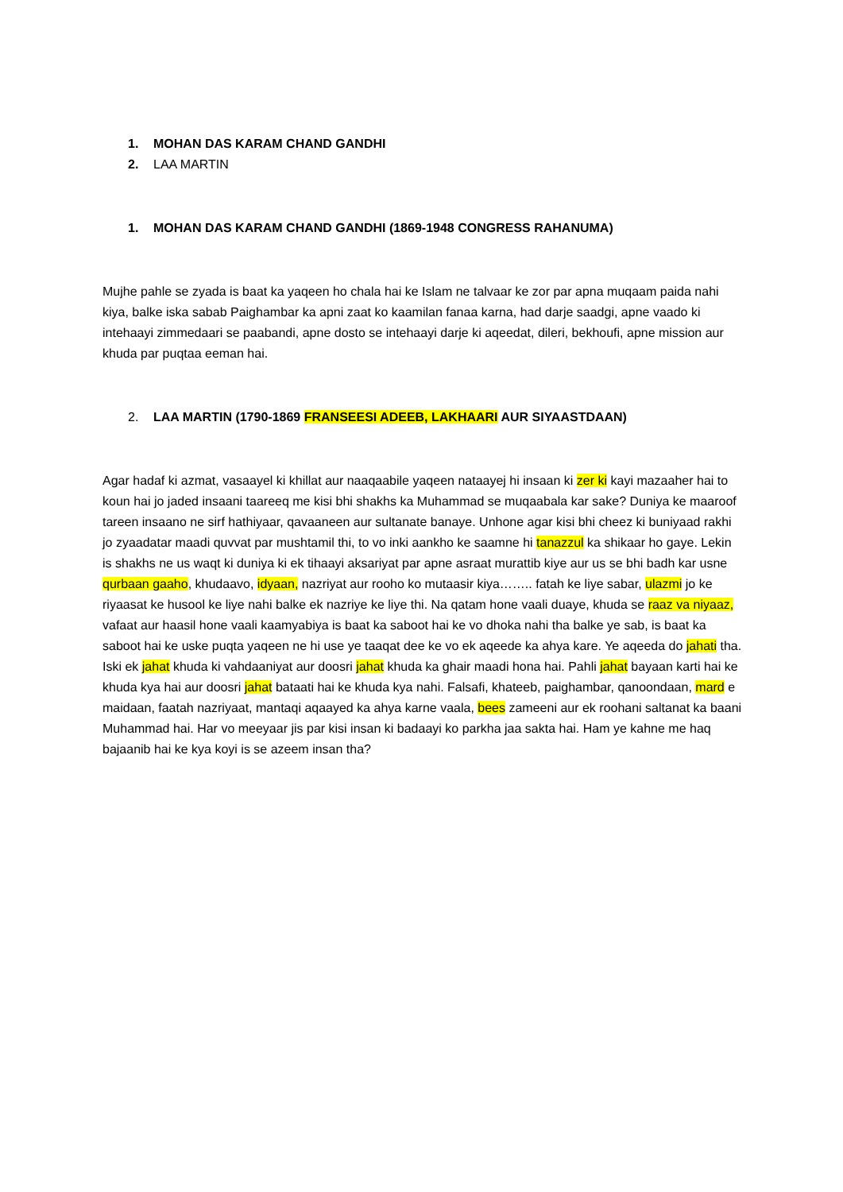1. MOHAN DAS KARAM CHAND GANDHI
2. LAA MARTIN
1. MOHAN DAS KARAM CHAND GANDHI (1869-1948 CONGRESS RAHANUMA)
Mujhe pahle se zyada is baat ka yaqeen ho chala hai ke Islam ne talvaar ke zor par apna muqaam paida nahi kiya, balke iska sabab Paighambar ka apni zaat ko kaamilan fanaa karna, had darje saadgi, apne vaado ki intehaayi zimmedaari se paabandi, apne dosto se intehaayi darje ki aqeedat, dileri, bekhoufi, apne mission aur khuda par puqtaa eeman hai.
2. LAA MARTIN (1790-1869 FRANSEESI ADEEB, LAKHAARI AUR SIYAASTDAAN)
Agar hadaf ki azmat, vasaayel ki khillat aur naaqaabile yaqeen nataayej hi insaan ki zer ki kayi mazaaher hai to koun hai jo jaded insaani taareeq me kisi bhi shakhs ka Muhammad se muqaabala kar sake? Duniya ke maaroof tareen insaano ne sirf hathiyaar, qavaaneen aur sultanate banaye. Unhone agar kisi bhi cheez ki buniyaad rakhi jo zyaadatar maadi quvvat par mushtamil thi, to vo inki aankho ke saamne hi tanazzul ka shikaar ho gaye. Lekin is shakhs ne us waqt ki duniya ki ek tihaayi aksariyat par apne asraat murattib kiye aur us se bhi badh kar usne qurbaan gaaho, khudaavo, idyaan, nazriyat aur rooho ko mutaasir kiya…….. fatah ke liye sabar, ulazmi jo ke riyaasat ke husool ke liye nahi balke ek nazriye ke liye thi. Na qatam hone vaali duaye, khuda se raaz va niyaaz, vafaat aur haasil hone vaali kaamyabiya is baat ka saboot hai ke vo dhoka nahi tha balke ye sab, is baat ka saboot hai ke uske puqta yaqeen ne hi use ye taaqat dee ke vo ek aqeede ka ahya kare. Ye aqeeda do jahati tha. Iski ek jahat khuda ki vahdaaniyat aur doosri jahat khuda ka ghair maadi hona hai. Pahli jahat bayaan karti hai ke khuda kya hai aur doosri jahat bataati hai ke khuda kya nahi. Falsafi, khateeb, paighambar, qanoondaan, mard e maidaan, faatah nazriyaat, mantaqi aqaayed ka ahya karne vaala, bees zameeni aur ek roohani saltanat ka baani Muhammad hai. Har vo meeyaar jis par kisi insan ki badaayi ko parkha jaa sakta hai. Ham ye kahne me haq bajaanib hai ke kya koyi is se azeem insan tha?